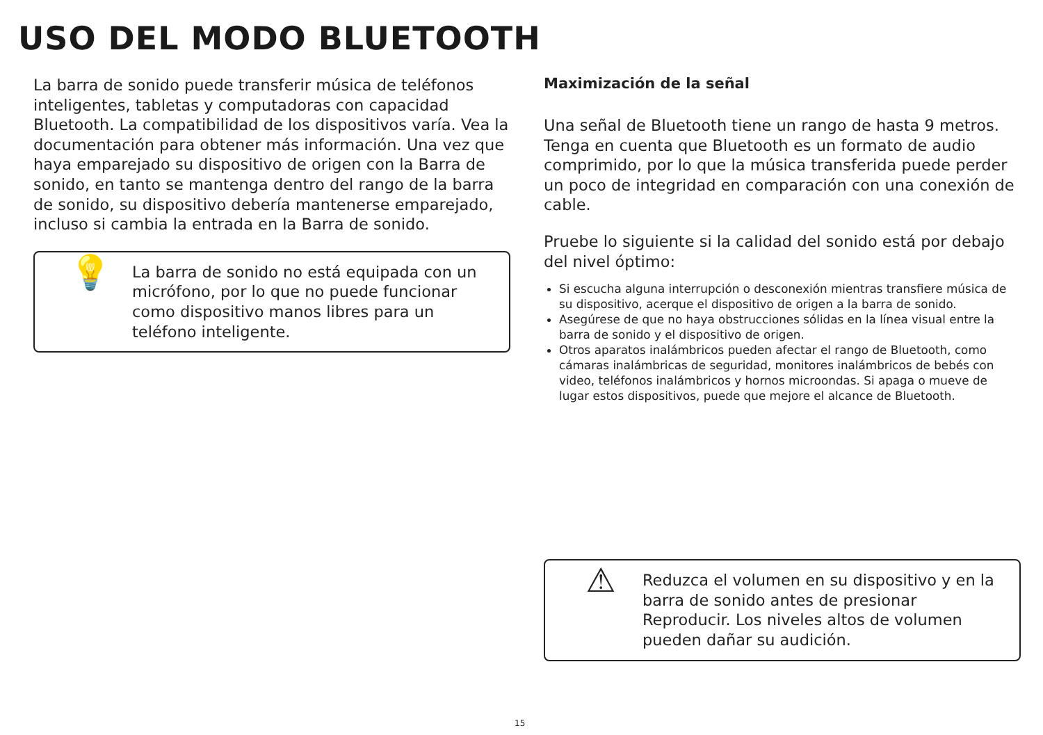USO DEL MODO BLUETOOTH
La barra de sonido puede transferir música de teléfonos inteligentes, tabletas y computadoras con capacidad Bluetooth. La compatibilidad de los dispositivos varía. Vea la documentación para obtener más información. Una vez que haya emparejado su dispositivo de origen con la Barra de sonido, en tanto se mantenga dentro del rango de la barra de sonido, su dispositivo debería mantenerse emparejado, incluso si cambia la entrada en la Barra de sonido.
💡
La barra de sonido no está equipada con un micrófono, por lo que no puede funcionar como dispositivo manos libres para un teléfono inteligente.
Maximización de la señal
Una señal de Bluetooth tiene un rango de hasta 9 metros. Tenga en cuenta que Bluetooth es un formato de audio comprimido, por lo que la música transferida puede perder un poco de integridad en comparación con una conexión de cable.
Pruebe lo siguiente si la calidad del sonido está por debajo del nivel óptimo:
Si escucha alguna interrupción o desconexión mientras transfiere música de su dispositivo, acerque el dispositivo de origen a la barra de sonido.
Asegúrese de que no haya obstrucciones sólidas en la línea visual entre la barra de sonido y el dispositivo de origen.
Otros aparatos inalámbricos pueden afectar el rango de Bluetooth, como cámaras inalámbricas de seguridad, monitores inalámbricos de bebés con video, teléfonos inalámbricos y hornos microondas. Si apaga o mueve de lugar estos dispositivos, puede que mejore el alcance de Bluetooth.
⚠
Reduzca el volumen en su dispositivo y en la barra de sonido antes de presionar Reproducir. Los niveles altos de volumen pueden dañar su audición.
15